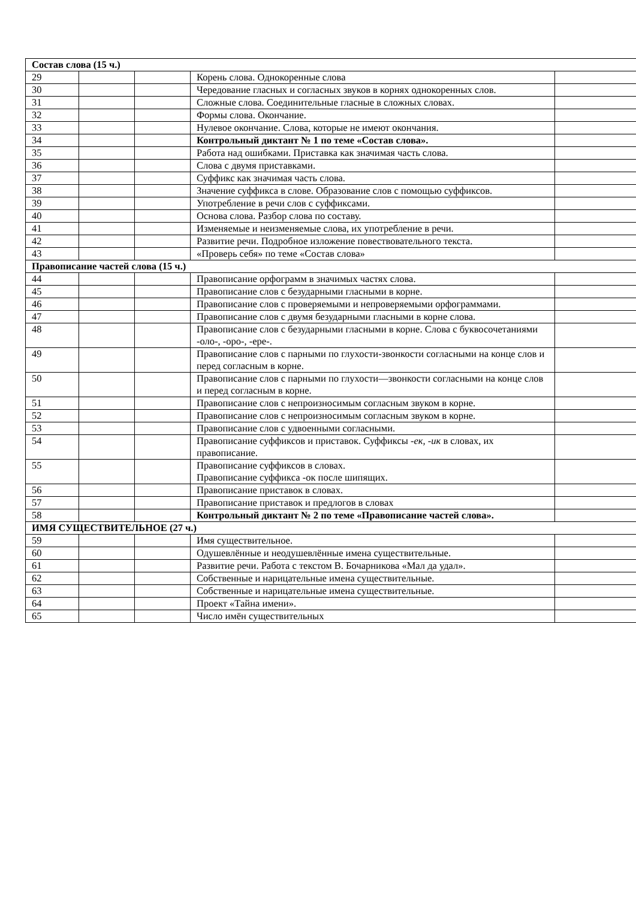| Состав слова (15 ч.) | | | | |
| 29 | | | Корень слова. Однокоренные слова | |
| 30 | | | Чередование гласных и согласных звуков в корнях однокоренных слов. | |
| 31 | | | Сложные слова. Соединительные гласные в сложных словах. | |
| 32 | | | Формы слова. Окончание. | |
| 33 | | | Нулевое окончание. Слова, которые не имеют окончания. | |
| 34 | | | Контрольный диктант № 1 по теме «Состав слова». | |
| 35 | | | Работа над ошибками. Приставка как значимая часть слова. | |
| 36 | | | Слова с двумя приставками. | |
| 37 | | | Суффикс как значимая часть слова. | |
| 38 | | | Значение суффикса в слове. Образование слов с помощью суффиксов. | |
| 39 | | | Употребление в речи слов с суффиксами. | |
| 40 | | | Основа слова. Разбор слова по составу. | |
| 41 | | | Изменяемые и неизменяемые слова, их употребление в речи. | |
| 42 | | | Развитие речи. Подробное изложение повествовательного текста. | |
| 43 | | | «Проверь себя» по теме «Состав слова» | |
| Правописание частей слова (15 ч.) | | | | |
| 44 | | | Правописание орфограмм в значимых частях слова. | |
| 45 | | | Правописание слов с безударными гласными в корне. | |
| 46 | | | Правописание слов с проверяемыми и непроверяемыми орфограммами. | |
| 47 | | | Правописание слов с двумя безударными гласными в корне слова. | |
| 48 | | | Правописание слов с безударными гласными в корне. Слова с буквосочетаниями -оло-, -оро-, -ере-. | |
| 49 | | | Правописание слов с парными по глухости-звонкости согласными на конце слов и перед согласным в корне. | |
| 50 | | | Правописание слов с парными по глухости—звонкости согласными на конце слов и перед согласным в корне. | |
| 51 | | | Правописание слов с непроизносимым согласным звуком в корне. | |
| 52 | | | Правописание слов с непроизносимым согласным звуком в корне. | |
| 53 | | | Правописание слов с удвоенными согласными. | |
| 54 | | | Правописание суффиксов и приставок. Суффиксы -ек, -ик в словах, их правописание. | |
| 55 | | | Правописание суффиксов в словах. Правописание суффикса -ок после шипящих. | |
| 56 | | | Правописание приставок в словах. | |
| 57 | | | Правописание приставок и предлогов в словах | |
| 58 | | | Контрольный диктант № 2 по теме «Правописание частей слова». | |
| ИМЯ СУЩЕСТВИТЕЛЬНОЕ (27 ч.) | | | | |
| 59 | | | Имя существительное. | |
| 60 | | | Одушевлённые и неодушевлённые имена существительные. | |
| 61 | | | Развитие речи. Работа с текстом В. Бочарникова «Мал да удал». | |
| 62 | | | Собственные и нарицательные имена существительные. | |
| 63 | | | Собственные и нарицательные имена существительные. | |
| 64 | | | Проект «Тайна имени». | |
| 65 | | | Число имён существительных | |